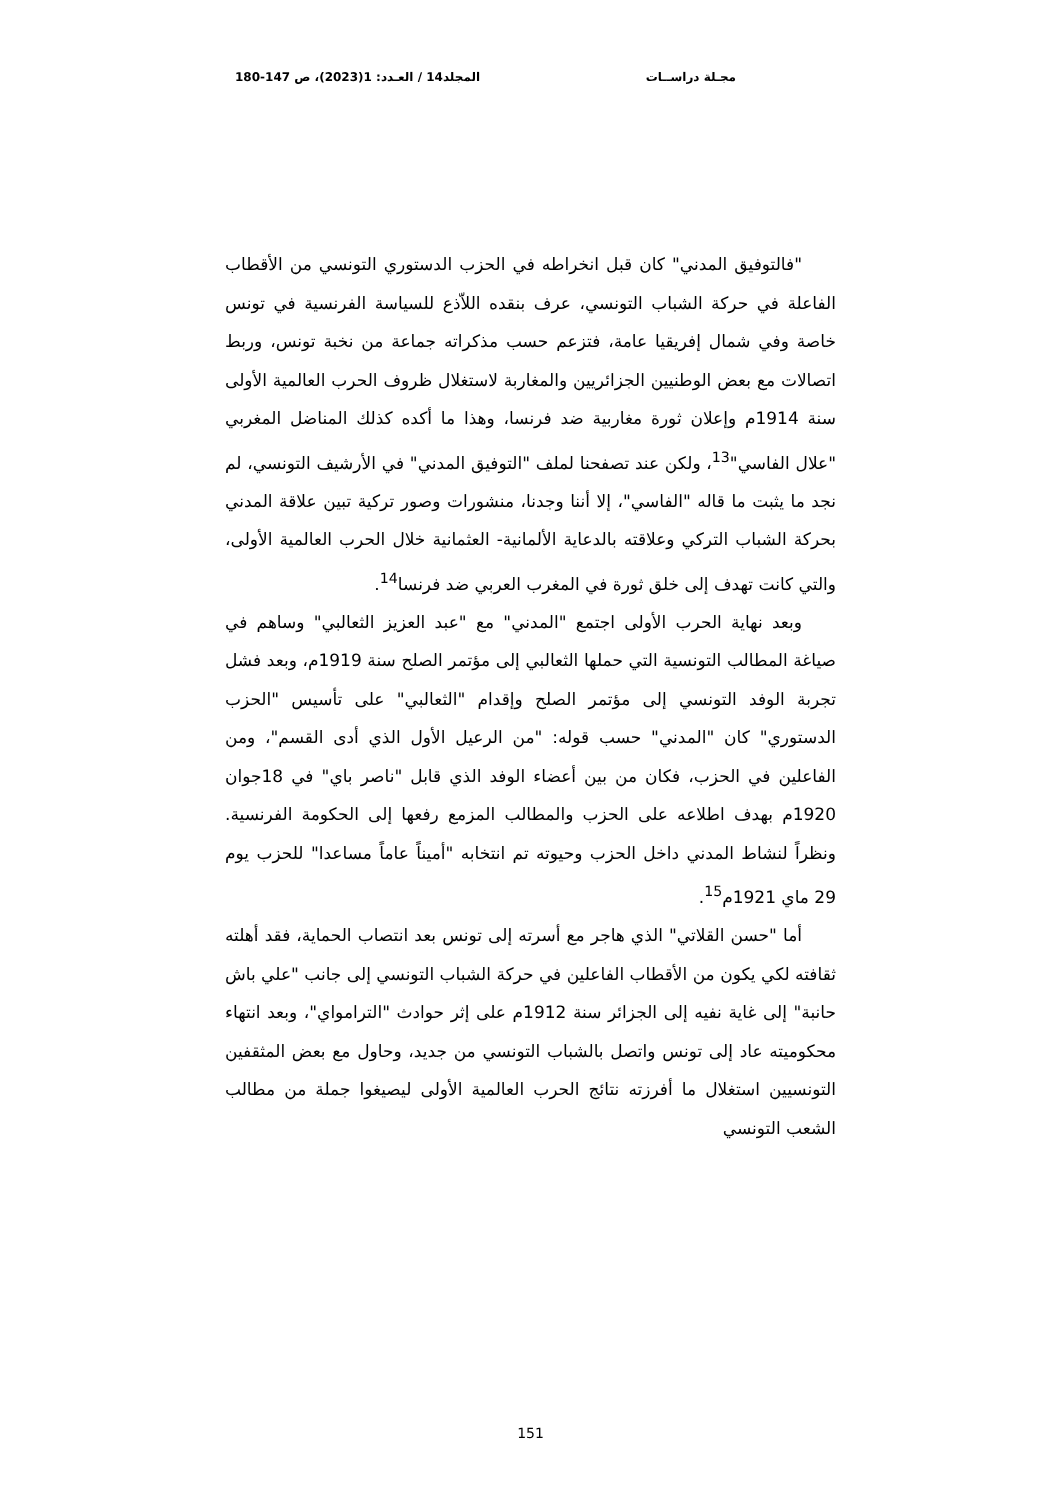مجـلة دراســات المجلد14 / العـدد: 1(2023)، ص 147-180
"فالتوفيق المدني" كان قبل انخراطه في الحزب الدستوري التونسي من الأقطاب الفاعلة في حركة الشباب التونسي، عرف بنقده اللاّذع للسياسة الفرنسية في تونس خاصة وفي شمال إفريقيا عامة، فتزعم حسب مذكراته جماعة من نخبة تونس، وربط اتصالات مع بعض الوطنيين الجزائريين والمغاربة لاستغلال ظروف الحرب العالمية الأولى سنة 1914م وإعلان ثورة مغاربية ضد فرنسا، وهذا ما أكده كذلك المناضل المغربي "علال الفاسي"<sup>13</sup>، ولكن عند تصفحنا لملف "التوفيق المدني" في الأرشيف التونسي، لم نجد ما يثبت ما قاله "الفاسي"، إلا أننا وجدنا، منشورات وصور تركية تبين علاقة المدني بحركة الشباب التركي وعلاقته بالدعاية الألمانية- العثمانية خلال الحرب العالمية الأولى، والتي كانت تهدف إلى خلق ثورة في المغرب العربي ضد فرنسا<sup>14</sup>.
وبعد نهاية الحرب الأولى اجتمع "المدني" مع "عبد العزيز الثعالبي" وساهم في صياغة المطالب التونسية التي حملها الثعالبي إلى مؤتمر الصلح سنة 1919م، وبعد فشل تجربة الوفد التونسي إلى مؤتمر الصلح وإقدام "الثعالبي" على تأسيس "الحزب الدستوري" كان "المدني" حسب قوله: "من الرعيل الأول الذي أدى القسم"، ومن الفاعلين في الحزب، فكان من بين أعضاء الوفد الذي قابل "ناصر باي" في 18جوان 1920م بهدف اطلاعه على الحزب والمطالب المزمع رفعها إلى الحكومة الفرنسية. ونظراً لنشاط المدني داخل الحزب وحيوته تم انتخابه "أميناً عاماً مساعدا" للحزب يوم 29 ماي 1921م<sup>15</sup>.
أما "حسن القلاتي" الذي هاجر مع أسرته إلى تونس بعد انتصاب الحماية، فقد أهلته ثقافته لكي يكون من الأقطاب الفاعلين في حركة الشباب التونسي إلى جانب "علي باش حانبة" إلى غاية نفيه إلى الجزائر سنة 1912م على إثر حوادث "الترامواي"، وبعد انتهاء محكوميته عاد إلى تونس واتصل بالشباب التونسي من جديد، وحاول مع بعض المثقفين التونسيين استغلال ما أفرزته نتائج الحرب العالمية الأولى ليصيغوا جملة من مطالب الشعب التونسي
151